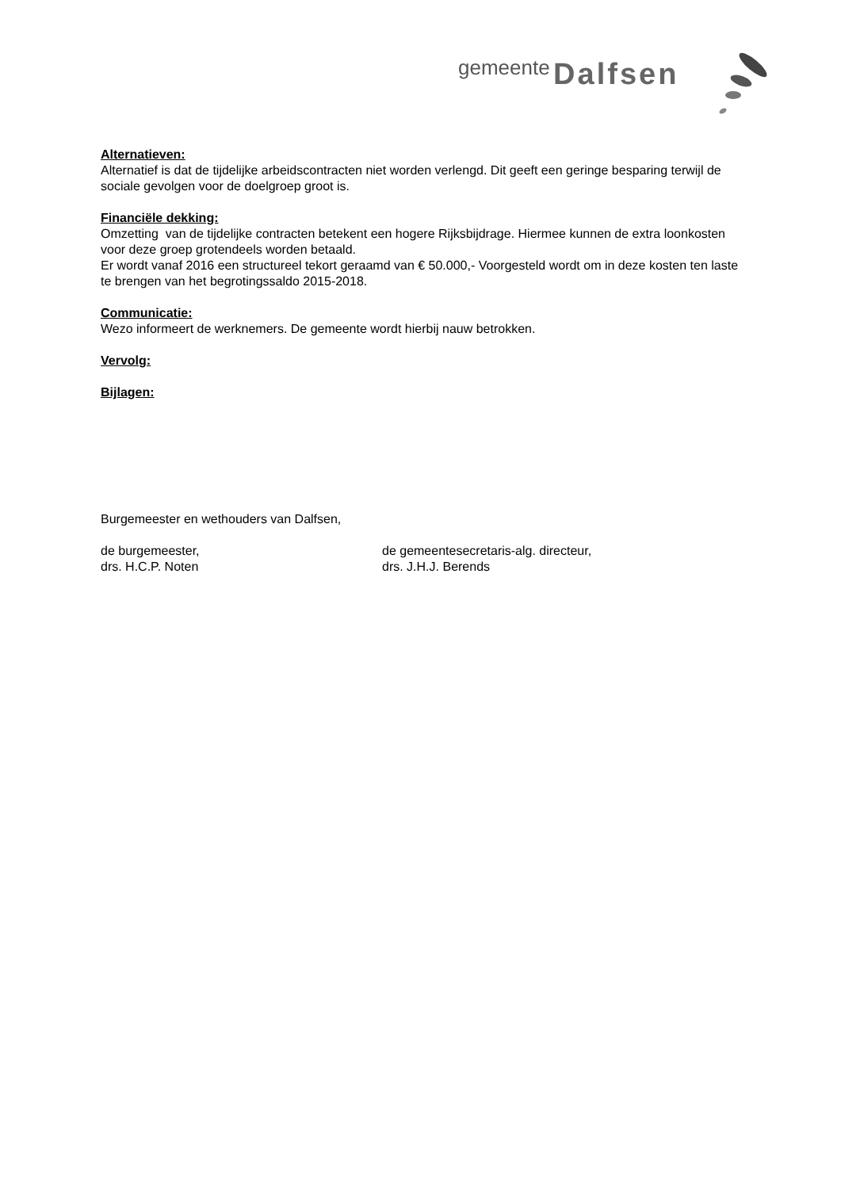gemeente Dalfsen
Alternatieven:
Alternatief is dat de tijdelijke arbeidscontracten niet worden verlengd. Dit geeft een geringe besparing terwijl de sociale gevolgen voor de doelgroep groot is.
Financiële dekking:
Omzetting van de tijdelijke contracten betekent een hogere Rijksbijdrage. Hiermee kunnen de extra loonkosten voor deze groep grotendeels worden betaald.
Er wordt vanaf 2016 een structureel tekort geraamd van € 50.000,- Voorgesteld wordt om in deze kosten ten laste te brengen van het begrotingssaldo 2015-2018.
Communicatie:
Wezo informeert de werknemers. De gemeente wordt hierbij nauw betrokken.
Vervolg:
Bijlagen:
Burgemeester en wethouders van Dalfsen,
de burgemeester,
drs. H.C.P. Noten
de gemeentesecretaris-alg. directeur,
drs. J.H.J. Berends